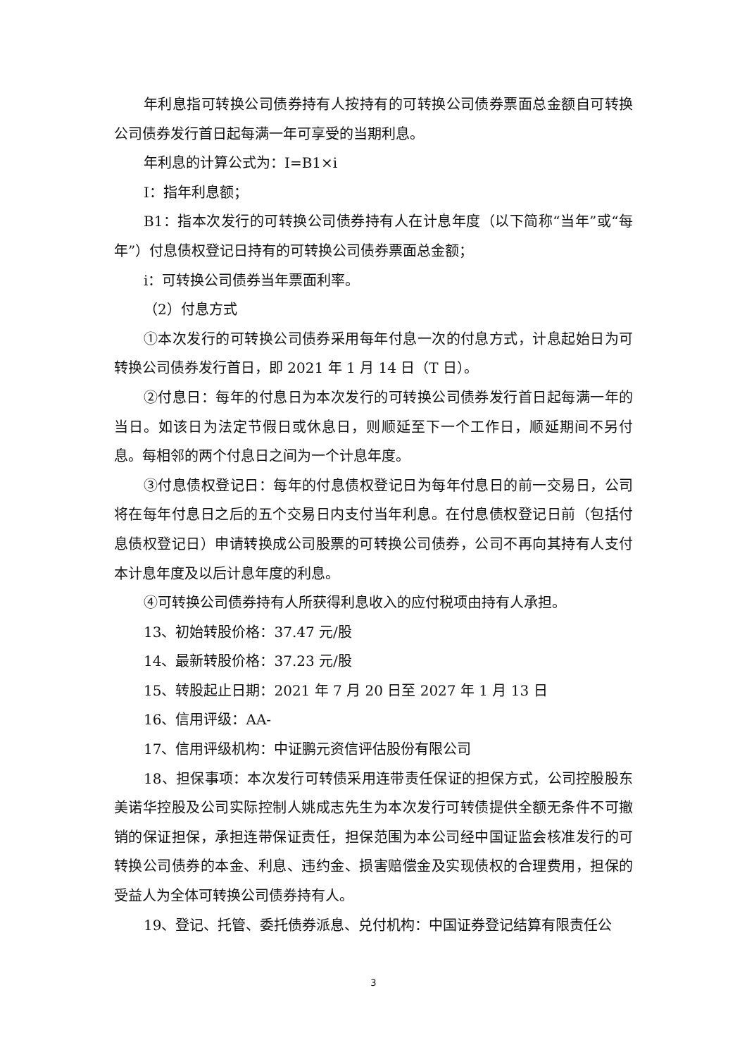年利息指可转换公司债券持有人按持有的可转换公司债券票面总金额自可转换公司债券发行首日起每满一年可享受的当期利息。
年利息的计算公式为：I=B1×i
I：指年利息额；
B1：指本次发行的可转换公司债券持有人在计息年度（以下简称“当年”或“每年”）付息债权登记日持有的可转换公司债券票面总金额；
i：可转换公司债券当年票面利率。
（2）付息方式
①本次发行的可转换公司债券采用每年付息一次的付息方式，计息起始日为可转换公司债券发行首日，即 2021 年 1 月 14 日（T 日）。
②付息日：每年的付息日为本次发行的可转换公司债券发行首日起每满一年的当日。如该日为法定节假日或休息日，则顺延至下一个工作日，顺延期间不另付息。每相邻的两个付息日之间为一个计息年度。
③付息债权登记日：每年的付息债权登记日为每年付息日的前一交易日，公司将在每年付息日之后的五个交易日内支付当年利息。在付息债权登记日前（包括付息债权登记日）申请转换成公司股票的可转换公司债券，公司不再向其持有人支付本计息年度及以后计息年度的利息。
④可转换公司债券持有人所获得利息收入的应付税项由持有人承担。
13、初始转股价格：37.47 元/股
14、最新转股价格：37.23 元/股
15、转股起止日期：2021 年 7 月 20 日至 2027 年 1 月 13 日
16、信用评级：AA-
17、信用评级机构：中证鹏元资信评估股份有限公司
18、担保事项：本次发行可转债采用连带责任保证的担保方式，公司控股股东美诺华控股及公司实际控制人姚成志先生为本次发行可转债提供全额无条件不可撤销的保证担保，承担连带保证责任，担保范围为本公司经中国证监会核准发行的可转换公司债券的本金、利息、违约金、损害赔偿金及实现债权的合理费用，担保的受益人为全体可转换公司债券持有人。
19、登记、托管、委托债券派息、兑付机构：中国证券登记结算有限责任公
3